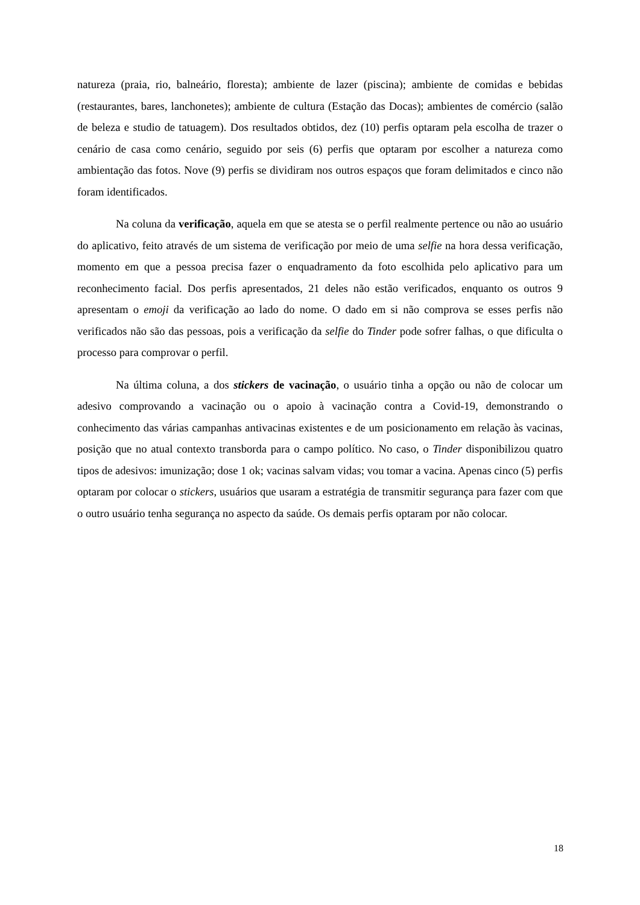natureza (praia, rio, balneário, floresta); ambiente de lazer (piscina); ambiente de comidas e bebidas (restaurantes, bares, lanchonetes); ambiente de cultura (Estação das Docas); ambientes de comércio (salão de beleza e studio de tatuagem). Dos resultados obtidos, dez (10) perfis optaram pela escolha de trazer o cenário de casa como cenário, seguido por seis (6) perfis que optaram por escolher a natureza como ambientação das fotos. Nove (9) perfis se dividiram nos outros espaços que foram delimitados e cinco não foram identificados.
Na coluna da verificação, aquela em que se atesta se o perfil realmente pertence ou não ao usuário do aplicativo, feito através de um sistema de verificação por meio de uma selfie na hora dessa verificação, momento em que a pessoa precisa fazer o enquadramento da foto escolhida pelo aplicativo para um reconhecimento facial. Dos perfis apresentados, 21 deles não estão verificados, enquanto os outros 9 apresentam o emoji da verificação ao lado do nome. O dado em si não comprova se esses perfis não verificados não são das pessoas, pois a verificação da selfie do Tinder pode sofrer falhas, o que dificulta o processo para comprovar o perfil.
Na última coluna, a dos stickers de vacinação, o usuário tinha a opção ou não de colocar um adesivo comprovando a vacinação ou o apoio à vacinação contra a Covid-19, demonstrando o conhecimento das várias campanhas antivacinas existentes e de um posicionamento em relação às vacinas, posição que no atual contexto transborda para o campo político. No caso, o Tinder disponibilizou quatro tipos de adesivos: imunização; dose 1 ok; vacinas salvam vidas; vou tomar a vacina. Apenas cinco (5) perfis optaram por colocar o stickers, usuários que usaram a estratégia de transmitir segurança para fazer com que o outro usuário tenha segurança no aspecto da saúde. Os demais perfis optaram por não colocar.
18